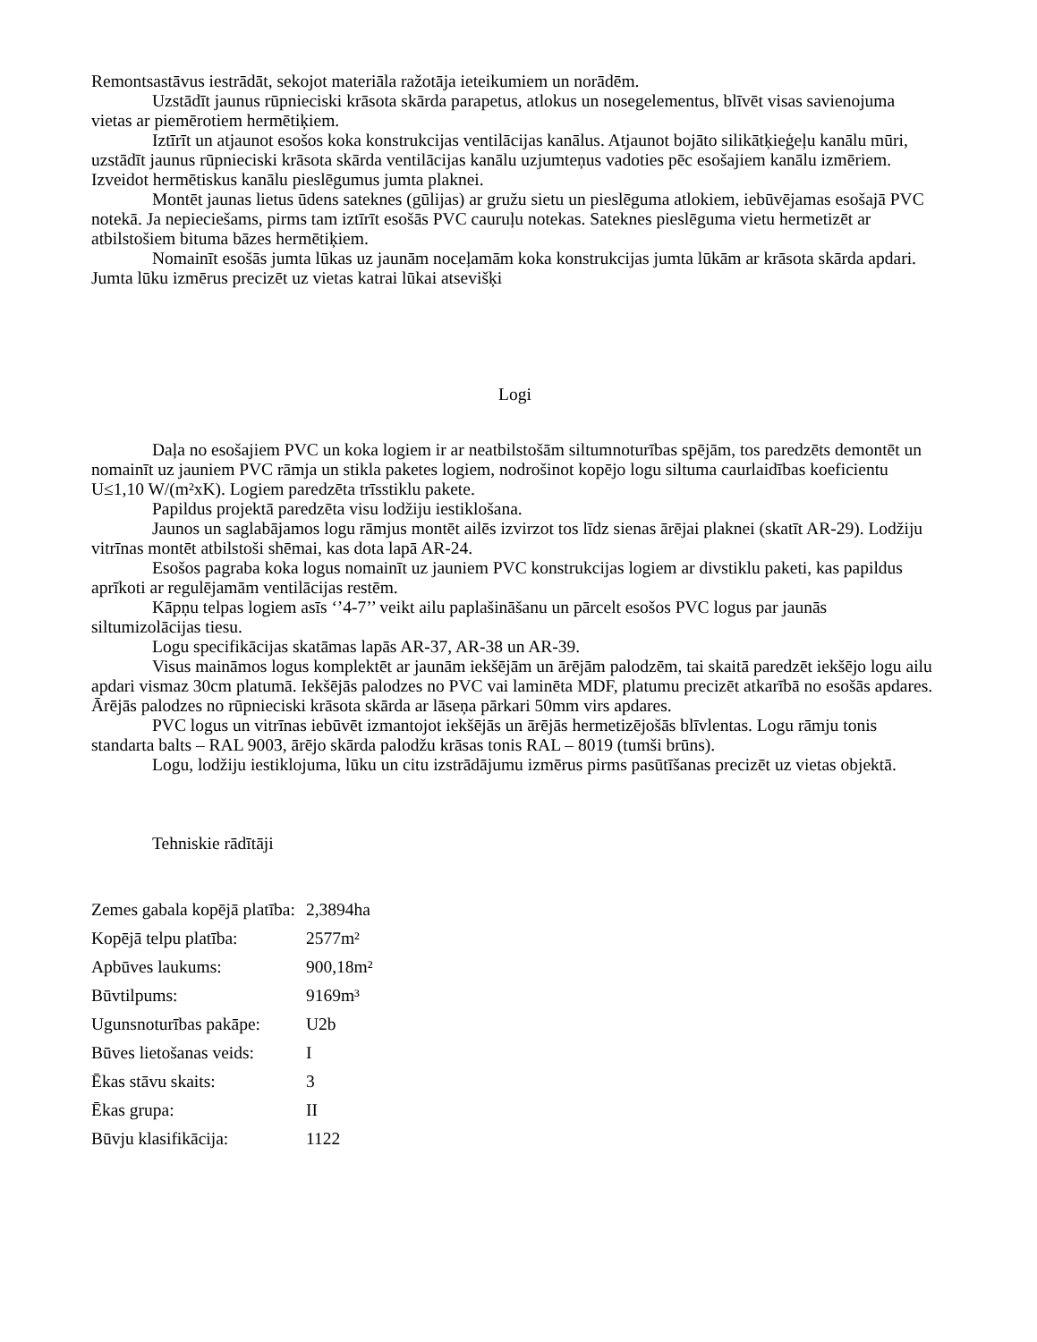Remontsastāvus iestrādāt, sekojot materiāla ražotāja ieteikumiem un norādēm.
Uzstādīt jaunus rūpnieciski krāsota skārda parapetus, atlokus un nosegelementus, blīvēt visas savienojuma vietas ar piemērotiem hermētiķiem.
Iztīrīt un atjaunot esošos koka konstrukcijas ventilācijas kanālus. Atjaunot bojāto silikātķieģeļu kanālu mūri, uzstādīt jaunus rūpnieciski krāsota skārda ventilācijas kanālu uzjumteņus vadoties pēc esošajiem kanālu izmēriem. Izveidot hermētiskus kanālu pieslēgumus jumta plaknei.
Montēt jaunas lietus ūdens sateknes (gūlijas) ar gružu sietu un pieslēguma atlokiem, iebūvējamas esošajā PVC notekā. Ja nepieciešams, pirms tam iztīrīt esošās PVC cauruļu notekas. Sateknes pieslēguma vietu hermetizēt ar atbilstošiem bituma bāzes hermētiķiem.
Nomainīt esošās jumta lūkas uz jaunām noceļamām koka konstrukcijas jumta lūkām ar krāsota skārda apdari. Jumta lūku izmērus precizēt uz vietas katrai lūkai atsevišķi
Logi
Daļa no esošajiem PVC un koka logiem ir ar neatbilstošām siltumnoturības spējām, tos paredzēts demontēt un nomainīt uz jauniem PVC rāmja un stikla paketes logiem, nodrošinot kopējo logu siltuma caurlaidības koeficientu U≤1,10 W/(m²xK). Logiem paredzēta trīsstiklu pakete.
Papildus projektā paredzēta visu lodžiju iestiklošana.
Jaunos un saglabājamos logu rāmjus montēt ailēs izvirzot tos līdz sienas ārējai plaknei (skatīt AR-29). Lodžiju vitrīnas montēt atbilstoši shēmai, kas dota lapā AR-24.
Esošos pagraba koka logus nomainīt uz jauniem PVC konstrukcijas logiem ar divstiklu paketi, kas papildus aprīkoti ar regulējamām ventilācijas restēm.
Kāpņu telpas logiem asīs ‘’4-7’’ veikt ailu paplašināšanu un pārcelt esošos PVC logus par jaunās siltumizolācijas tiesu.
Logu specifikācijas skatāmas lapās AR-37, AR-38 un AR-39.
Visus maināmos logus komplektēt ar jaunām iekšējām un ārējām palodzēm, tai skaitā paredzēt iekšējo logu ailu apdari vismaz 30cm platumā. Iekšējās palodzes no PVC vai laminēta MDF, platumu precizēt atkarībā no esošās apdares. Ārējās palodzes no rūpnieciski krāsota skārda ar lāseņa pārkari 50mm virs apdares.
PVC logus un vitrīnas iebūvēt izmantojot iekšējās un ārējās hermetizējošās blīvlentas. Logu rāmju tonis standarta balts – RAL 9003, ārējo skārda palodžu krāsas tonis RAL – 8019 (tumši brūns).
Logu, lodžiju iestiklojuma, lūku un citu izstrādājumu izmērus pirms pasūtīšanas precizēt uz vietas objektā.
Tehniskie rādītāji
| Zemes gabala kopējā platība: | 2,3894ha |
| Kopējā telpu platība: | 2577m² |
| Apbūves laukums: | 900,18m² |
| Būvtilpums: | 9169m³ |
| Ugunsnoturības pakāpe: | U2b |
| Būves lietošanas veids: | I |
| Ēkas stāvu skaits: | 3 |
| Ēkas grupa: | II |
| Būvju klasifikācija: | 1122 |